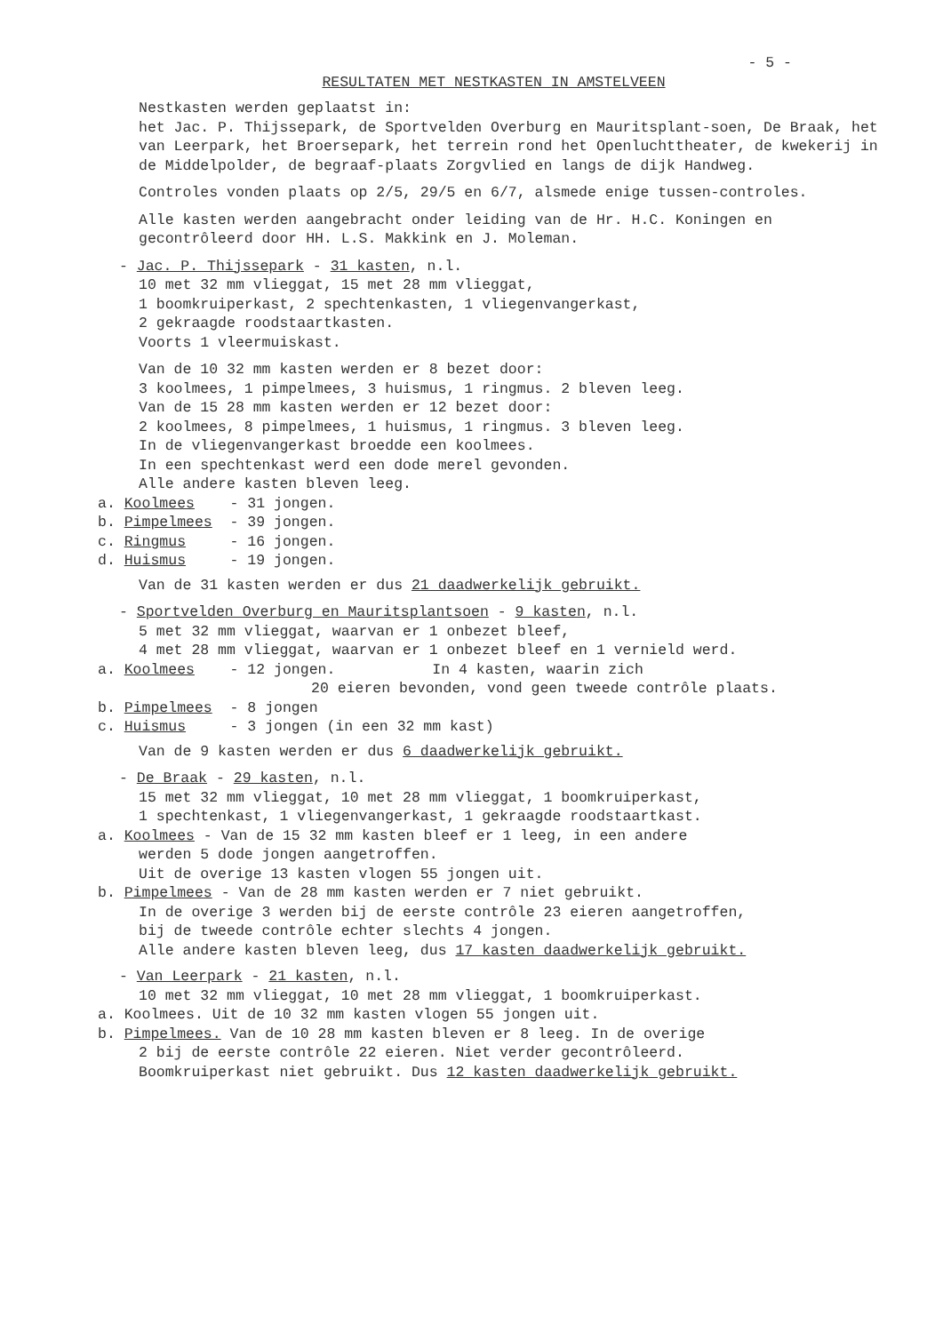- 5 -
RESULTATEN MET NESTKASTEN IN AMSTELVEEN
Nestkasten werden geplaatst in:
het Jac. P. Thijssepark, de Sportvelden Overburg en Mauritsplant-soen, De Braak, het van Leerpark, het Broersepark, het terrein rond het Openluchttheater, de kwekerij in de Middelpolder, de begraaf-plaats Zorgvlied en langs de dijk Handweg.
Controles vonden plaats op 2/5, 29/5 en 6/7, alsmede enige tussen-controles.
Alle kasten werden aangebracht onder leiding van de Hr. H.C. Koningen en gecontrôleerd door HH. L.S. Makkink en J. Moleman.
- Jac. P. Thijssepark - 31 kasten, n.l.
10 met 32 mm vlieggat, 15 met 28 mm vlieggat,
1 boomkruiperkast, 2 spechtenkasten, 1 vliegenvangerkast,
2 gekraagde roodstaartkasten.
Voorts 1 vleermuiskast.
Van de 10 32 mm kasten werden er 8 bezet door:
3 koolmees, 1 pimpelmees, 3 huismus, 1 ringmus. 2 bleven leeg.
Van de 15 28 mm kasten werden er 12 bezet door:
2 koolmees, 8 pimpelmees, 1 huismus, 1 ringmus. 3 bleven leeg.
In de vliegenvangerkast broedde een koolmees.
In een spechtenkast werd een dode merel gevonden.
Alle andere kasten bleven leeg.
a. Koolmees - 31 jongen.
b. Pimpelmees - 39 jongen.
c. Ringmus - 16 jongen.
d. Huismus - 19 jongen.
Van de 31 kasten werden er dus 21 daadwerkelijk gebruikt.
- Sportvelden Overburg en Mauritsplantsoen - 9 kasten, n.l.
5 met 32 mm vlieggat, waarvan er 1 onbezet bleef,
4 met 28 mm vlieggat, waarvan er 1 onbezet bleef en 1 vernield werd.
a. Koolmees - 12 jongen. In 4 kasten, waarin zich
20 eieren bevonden, vond geen tweede contrôle plaats.
b. Pimpelmees - 8 jongen
c. Huismus - 3 jongen (in een 32 mm kast)
Van de 9 kasten werden er dus 6 daadwerkelijk gebruikt.
- De Braak - 29 kasten, n.l.
15 met 32 mm vlieggat, 10 met 28 mm vlieggat, 1 boomkruiperkast,
1 spechtenkast, 1 vliegenvangerkast, 1 gekraagde roodstaartkast.
a. Koolmees - Van de 15 32 mm kasten bleef er 1 leeg, in een andere
werden 5 dode jongen aangetroffen.
Uit de overige 13 kasten vlogen 55 jongen uit.
b. Pimpelmees - Van de 28 mm kasten werden er 7 niet gebruikt.
In de overige 3 werden bij de eerste contrôle 23 eieren aangetroffen,
bij de tweede contrôle echter slechts 4 jongen.
Alle andere kasten bleven leeg, dus 17 kasten daadwerkelijk gebruikt.
- Van Leerpark - 21 kasten, n.l.
10 met 32 mm vlieggat, 10 met 28 mm vlieggat, 1 boomkruiperkast.
a. Koolmees. Uit de 10 32 mm kasten vlogen 55 jongen uit.
b. Pimpelmees. Van de 10 28 mm kasten bleven er 8 leeg. In de overige
2 bij de eerste contrôle 22 eieren. Niet verder gecontrôleerd.
Boomkruiperkast niet gebruikt. Dus 12 kasten daadwerkelijk gebruikt.